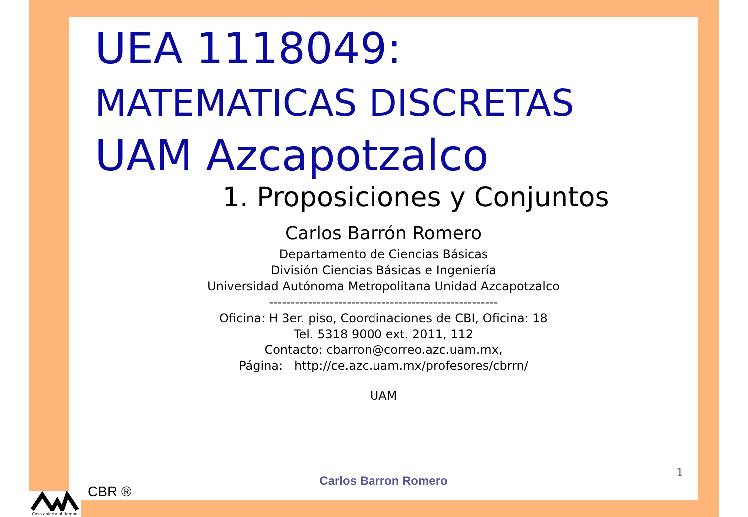UEA 1118049:
MATEMATICAS DISCRETAS
UAM Azcapotzalco
1. Proposiciones y Conjuntos
Carlos Barrón Romero
Departamento de Ciencias Básicas
División Ciencias Básicas e Ingeniería
Universidad Autónoma Metropolitana Unidad Azcapotzalco
-----------------------------------------------------
Oficina: H 3er. piso, Coordinaciones de CBI, Oficina: 18
Tel. 5318 9000 ext. 2011, 112
Contacto: cbarron@correo.azc.uam.mx,
Página: http://ce.azc.uam.mx/profesores/cbrrn/
UAM
1
Carlos Barron Romero
CBR ®
Casa abierta al tiempo